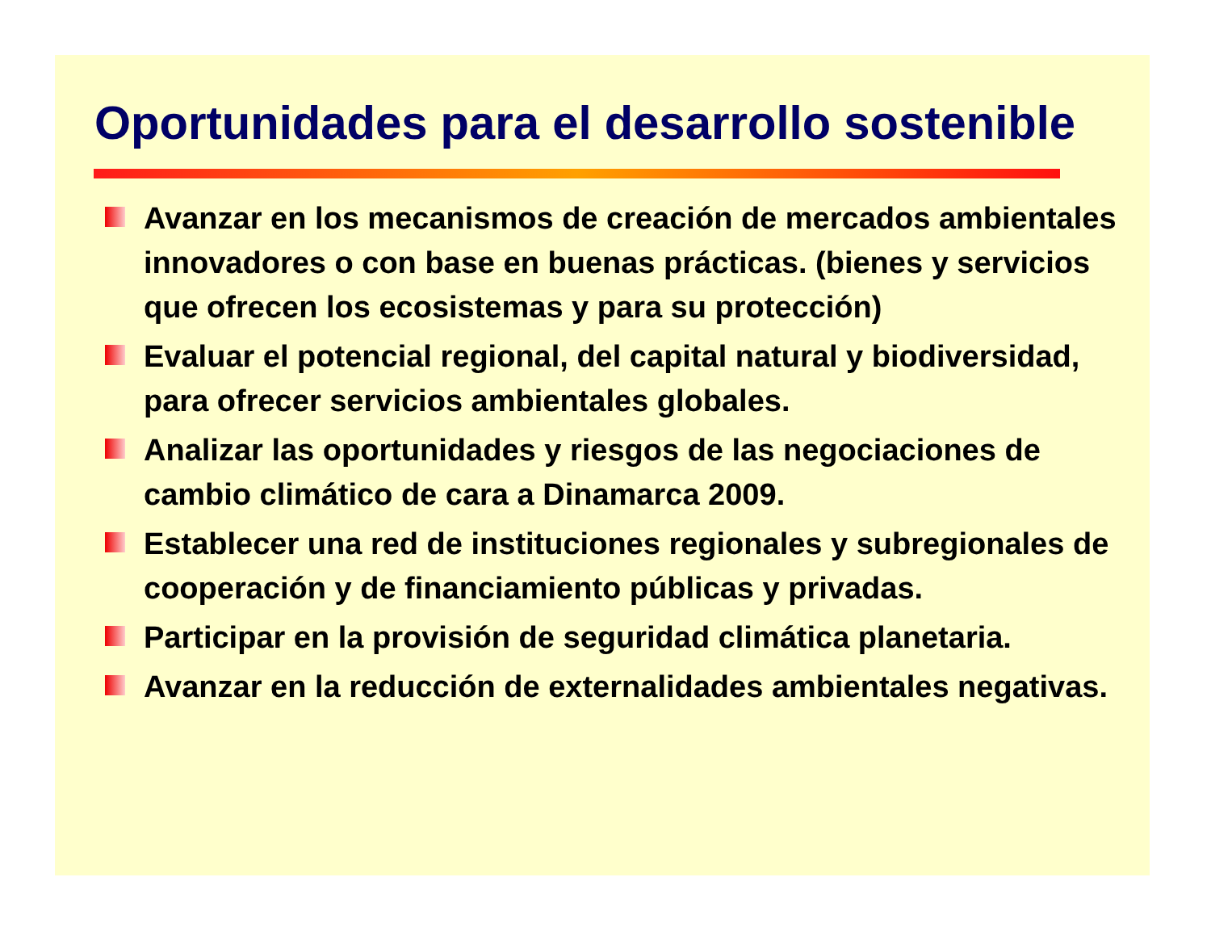Oportunidades para el desarrollo sostenible
Avanzar en los mecanismos de creación de mercados ambientales innovadores o con base en buenas prácticas. (bienes y servicios que ofrecen los ecosistemas y para su protección)
Evaluar el potencial regional, del capital natural y biodiversidad, para ofrecer servicios ambientales globales.
Analizar las oportunidades y riesgos de las negociaciones de cambio climático de cara a Dinamarca 2009.
Establecer una red de instituciones regionales y subregionales de cooperación y de financiamiento públicas y privadas.
Participar en la provisión de seguridad climática planetaria.
Avanzar en la reducción de externalidades ambientales negativas.